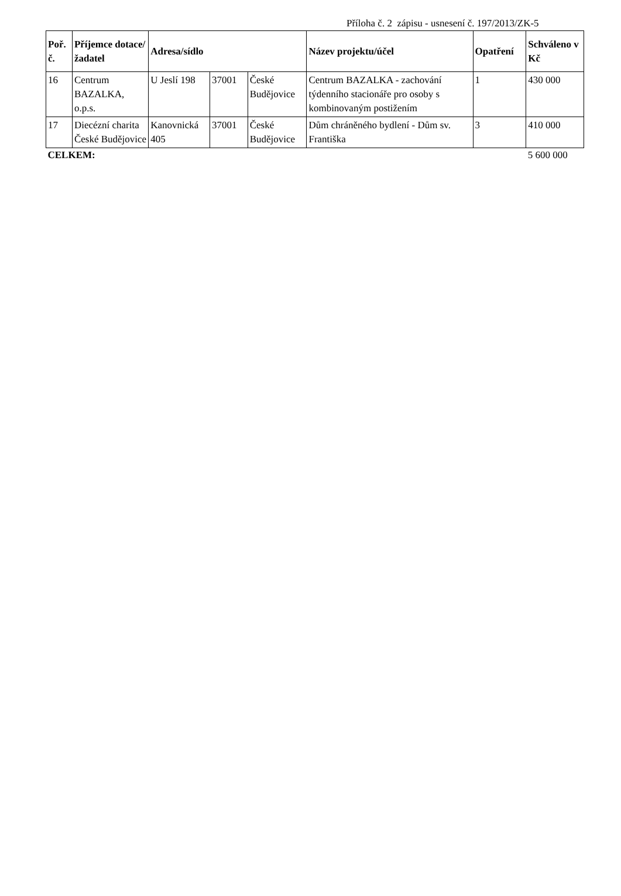Příloha č. 2 zápisu - usnesení č. 197/2013/ZK-5
| Poř. č. | Příjemce dotace/ žadatel | Adresa/sídlo | | | Název projektu/účel | Opatření | Schváleno v Kč |
| --- | --- | --- | --- | --- | --- | --- | --- |
| 16 | Centrum BAZALKA, o.p.s. | U Jeslí 198 | 37001 | České Budějovice | Centrum BAZALKA - zachování týdenního stacionáře pro osoby s kombinovaným postižením | 1 | 430 000 |
| 17 | Diecézní charita České Budějovice | Kanovnická 405 | 37001 | České Budějovice | Dům chráněného bydlení - Dům sv. Františka | 3 | 410 000 |
| CELKEM: | | | | | | | 5 600 000 |